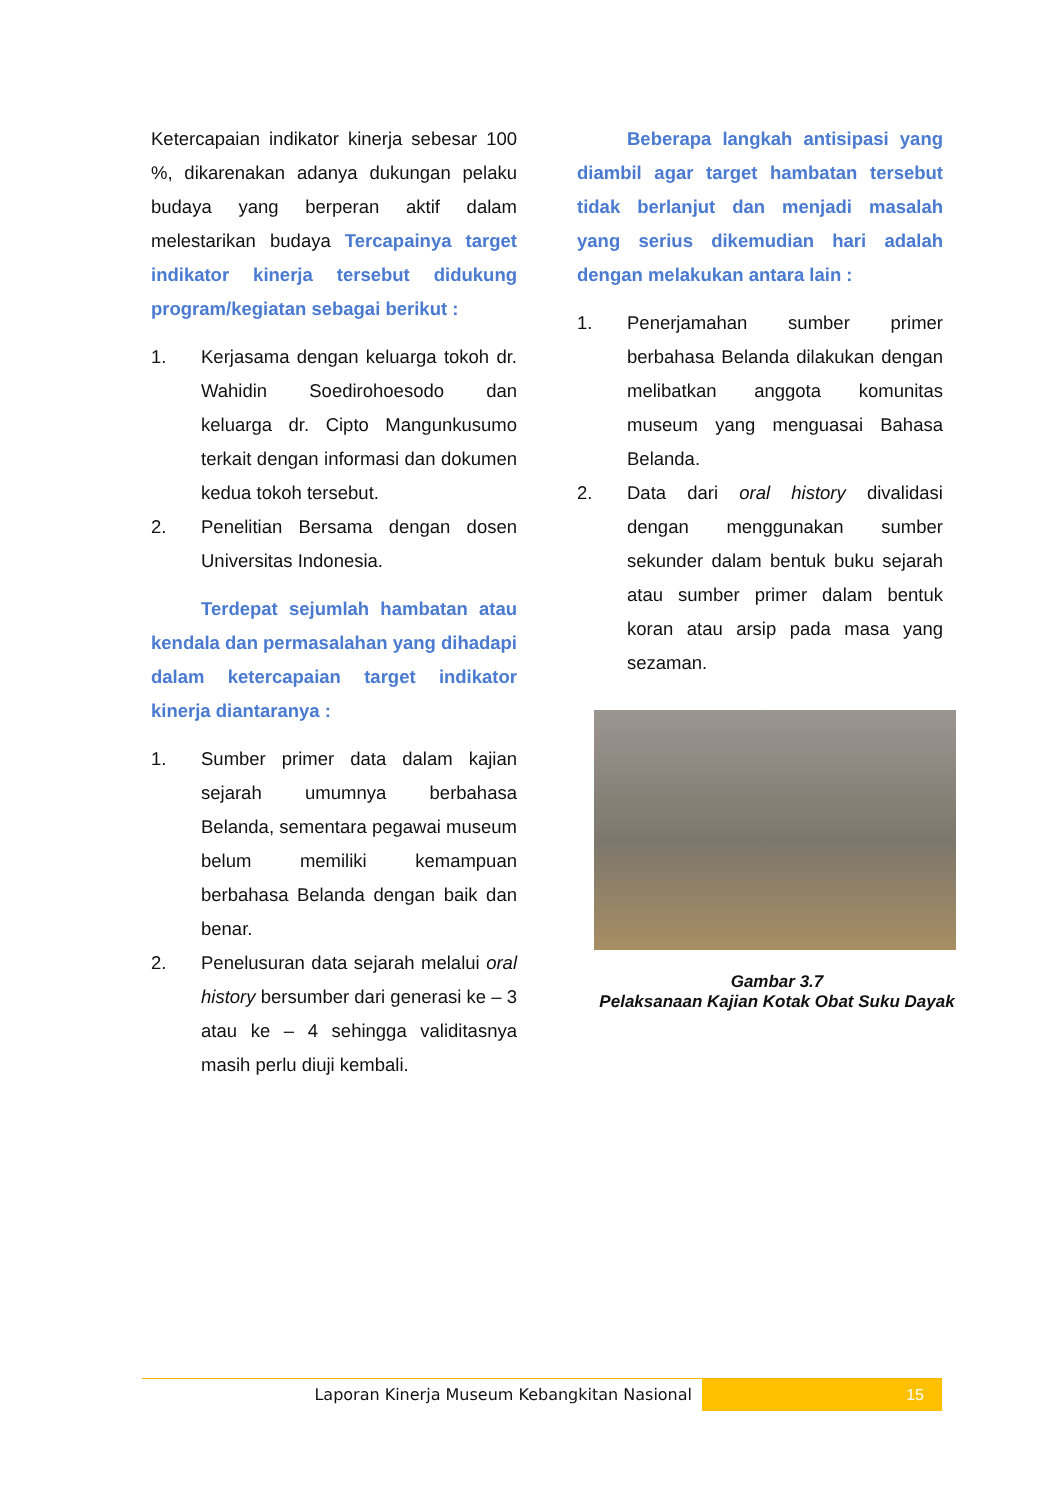Ketercapaian indikator kinerja sebesar 100 %, dikarenakan adanya dukungan pelaku budaya yang berperan aktif dalam melestarikan budaya Tercapainya target indikator kinerja tersebut didukung program/kegiatan sebagai berikut :
1. Kerjasama dengan keluarga tokoh dr. Wahidin Soedirohoesodo dan keluarga dr. Cipto Mangunkusumo terkait dengan informasi dan dokumen kedua tokoh tersebut.
2. Penelitian Bersama dengan dosen Universitas Indonesia.
Terdepat sejumlah hambatan atau kendala dan permasalahan yang dihadapi dalam ketercapaian target indikator kinerja diantaranya :
1. Sumber primer data dalam kajian sejarah umumnya berbahasa Belanda, sementara pegawai museum belum memiliki kemampuan berbahasa Belanda dengan baik dan benar.
2. Penelusuran data sejarah melalui oral history bersumber dari generasi ke – 3 atau ke – 4 sehingga validitasnya masih perlu diuji kembali.
Beberapa langkah antisipasi yang diambil agar target hambatan tersebut tidak berlanjut dan menjadi masalah yang serius dikemudian hari adalah dengan melakukan antara lain :
1. Penerjamahan sumber primer berbahasa Belanda dilakukan dengan melibatkan anggota komunitas museum yang menguasai Bahasa Belanda.
2. Data dari oral history divalidasi dengan menggunakan sumber sekunder dalam bentuk buku sejarah atau sumber primer dalam bentuk koran atau arsip pada masa yang sezaman.
Gambar 3.7
Pelaksanaan Kajian Kotak Obat Suku Dayak
Laporan Kinerja Museum Kebangkitan Nasional
15